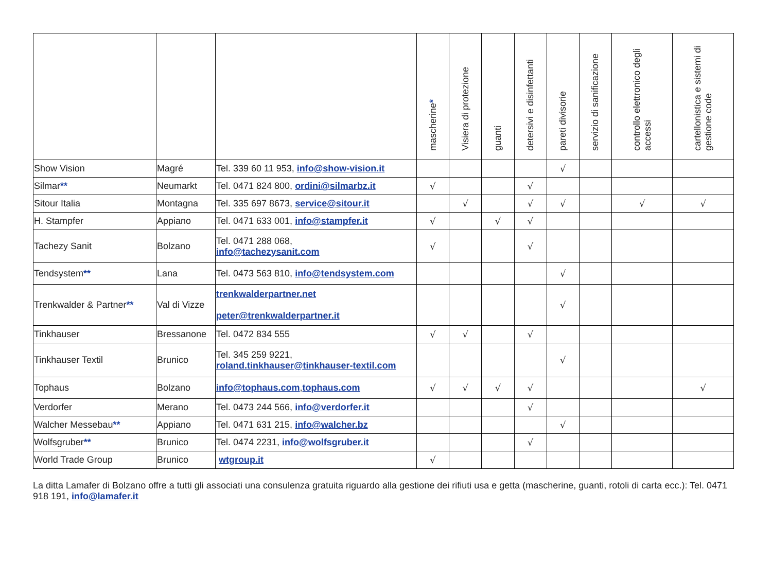| | | | mascherine * | Visiera di protezione | guanti | detersivi e disinfettanti | pareti divisorie | servizio di sanificazione | controllo elettronico degli accessi | cartellonistica e sistemi di gestione code |
| --- | --- | --- | --- | --- | --- | --- | --- | --- | --- | --- |
| Show Vision | Magré | Tel. 339 60 11 953, info@show-vision.it | | | | | √ | | | |
| Silmar ** | Neumarkt | Tel. 0471 824 800, ordini@silmarbz.it | √ | | | √ | | | | |
| Sitour Italia | Montagna | Tel. 335 697 8673, service@sitour.it | | √ | | √ | √ | | √ | √ |
| H. Stampfer | Appiano | Tel. 0471 633 001, info@stampfer.it | √ | | √ | √ | | | | |
| Tachezy Sanit | Bolzano | Tel. 0471 288 068, info@tachezysanit.com | √ | | | √ | | | | |
| Tendsystem ** | Lana | Tel. 0473 563 810, info@tendsystem.com | | | | | √ | | | |
| Trenkwalder & Partner ** | Val di Vizze | trenkwalderpartner.net peter@trenkwalderpartner.it | | | | | √ | | | |
| Tinkhauser | Bressanone | Tel. 0472 834 555 | √ | √ | | √ | | | | |
| Tinkhauser Textil | Brunico | Tel. 345 259 9221, roland.tinkhauser@tinkhauser-textil.com | | | | | √ | | | |
| Tophaus | Bolzano | info@tophaus.com , tophaus.com | √ | √ | √ | √ | | | | √ |
| Verdorfer | Merano | Tel. 0473 244 566, info@verdorfer.it | | | | √ | | | | |
| Walcher Messebau ** | Appiano | Tel. 0471 631 215, info@walcher.bz | | | | | √ | | | |
| Wolfsgruber ** | Brunico | Tel. 0474 2231, info@wolfsgruber.it | | | | √ | | | | |
| World Trade Group | Brunico | wtgroup.it | √ | | | | | | | |
La ditta Lamafer di Bolzano offre a tutti gli associati una consulenza gratuita riguardo alla gestione dei rifiuti usa e getta (mascherine, guanti, rotoli di carta ecc.): Tel. 0471 918 191, info@lamafer.it